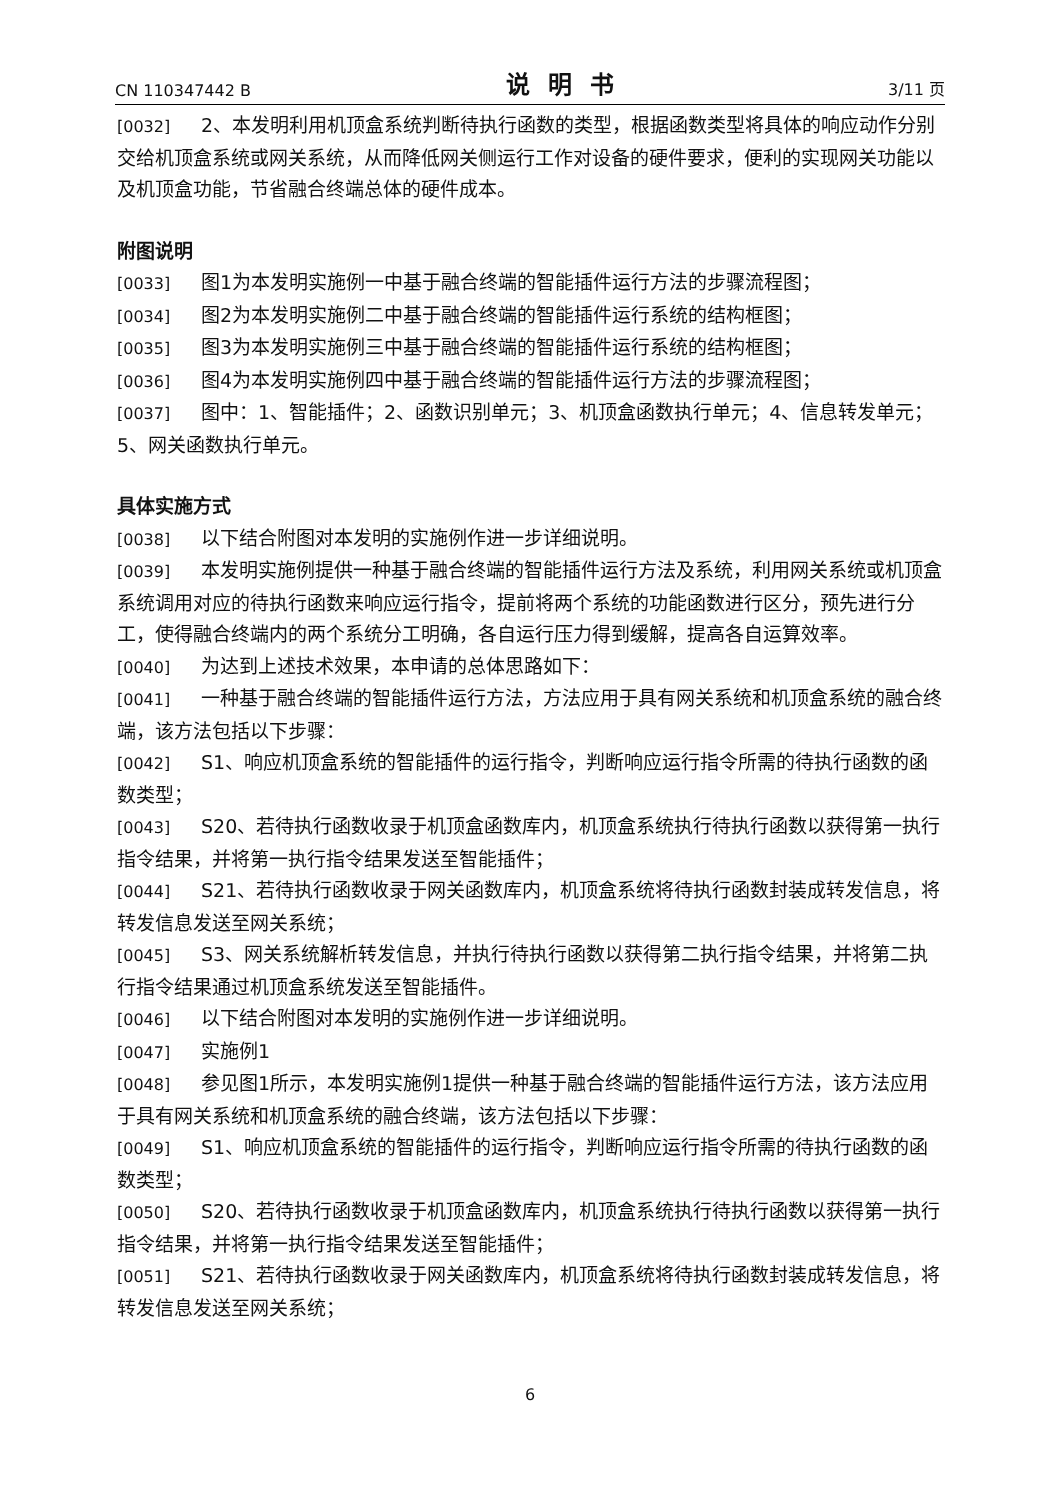CN 110347442 B 说明书 3/11 页
[0032] 2、本发明利用机顶盒系统判断待执行函数的类型，根据函数类型将具体的响应动作分别交给机顶盒系统或网关系统，从而降低网关侧运行工作对设备的硬件要求，便利的实现网关功能以及机顶盒功能，节省融合终端总体的硬件成本。
附图说明
[0033] 图1为本发明实施例一中基于融合终端的智能插件运行方法的步骤流程图；
[0034] 图2为本发明实施例二中基于融合终端的智能插件运行系统的结构框图；
[0035] 图3为本发明实施例三中基于融合终端的智能插件运行系统的结构框图；
[0036] 图4为本发明实施例四中基于融合终端的智能插件运行方法的步骤流程图；
[0037] 图中：1、智能插件；2、函数识别单元；3、机顶盒函数执行单元；4、信息转发单元；5、网关函数执行单元。
具体实施方式
[0038] 以下结合附图对本发明的实施例作进一步详细说明。
[0039] 本发明实施例提供一种基于融合终端的智能插件运行方法及系统，利用网关系统或机顶盒系统调用对应的待执行函数来响应运行指令，提前将两个系统的功能函数进行区分，预先进行分工，使得融合终端内的两个系统分工明确，各自运行压力得到缓解，提高各自运算效率。
[0040] 为达到上述技术效果，本申请的总体思路如下：
[0041] 一种基于融合终端的智能插件运行方法，方法应用于具有网关系统和机顶盒系统的融合终端，该方法包括以下步骤：
[0042] S1、响应机顶盒系统的智能插件的运行指令，判断响应运行指令所需的待执行函数的函数类型；
[0043] S20、若待执行函数收录于机顶盒函数库内，机顶盒系统执行待执行函数以获得第一执行指令结果，并将第一执行指令结果发送至智能插件；
[0044] S21、若待执行函数收录于网关函数库内，机顶盒系统将待执行函数封装成转发信息，将转发信息发送至网关系统；
[0045] S3、网关系统解析转发信息，并执行待执行函数以获得第二执行指令结果，并将第二执行指令结果通过机顶盒系统发送至智能插件。
[0046] 以下结合附图对本发明的实施例作进一步详细说明。
[0047] 实施例1
[0048] 参见图1所示，本发明实施例1提供一种基于融合终端的智能插件运行方法，该方法应用于具有网关系统和机顶盒系统的融合终端，该方法包括以下步骤：
[0049] S1、响应机顶盒系统的智能插件的运行指令，判断响应运行指令所需的待执行函数的函数类型；
[0050] S20、若待执行函数收录于机顶盒函数库内，机顶盒系统执行待执行函数以获得第一执行指令结果，并将第一执行指令结果发送至智能插件；
[0051] S21、若待执行函数收录于网关函数库内，机顶盒系统将待执行函数封装成转发信息，将转发信息发送至网关系统；
6